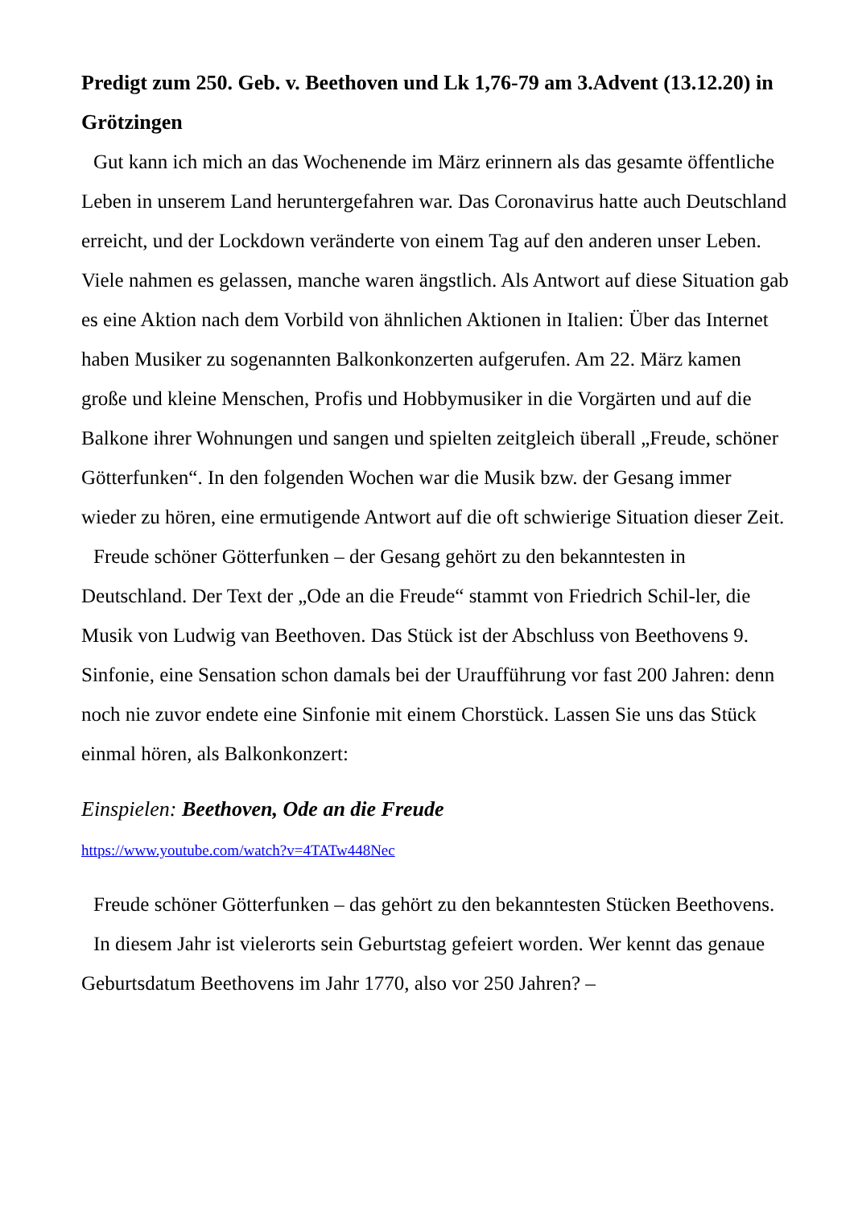Predigt zum 250. Geb. v. Beethoven und Lk 1,76-79 am 3.Advent (13.12.20) in Grötzingen
Gut kann ich mich an das Wochenende im März erinnern als das gesamte öffentliche Leben in unserem Land heruntergefahren war. Das Coronavirus hatte auch Deutschland erreicht, und der Lockdown veränderte von einem Tag auf den anderen unser Leben. Viele nahmen es gelassen, manche waren ängstlich. Als Antwort auf diese Situation gab es eine Aktion nach dem Vorbild von ähnlichen Aktionen in Italien: Über das Internet haben Musiker zu sogenannten Balkonkonzerten aufgerufen. Am 22. März kamen große und kleine Menschen, Profis und Hobbymusiker in die Vorgärten und auf die Balkone ihrer Wohnungen und sangen und spielten zeitgleich überall „Freude, schöner Götterfunken“. In den folgenden Wochen war die Musik bzw. der Gesang immer wieder zu hören, eine ermutigende Antwort auf die oft schwierige Situation dieser Zeit.
Freude schöner Götterfunken – der Gesang gehört zu den bekanntesten in Deutschland. Der Text der „Ode an die Freude“ stammt von Friedrich Schil-ler, die Musik von Ludwig van Beethoven. Das Stück ist der Abschluss von Beethovens 9. Sinfonie, eine Sensation schon damals bei der Uraufführung vor fast 200 Jahren: denn noch nie zuvor endete eine Sinfonie mit einem Chorstück. Lassen Sie uns das Stück einmal hören, als Balkonkonzert:
Einspielen: Beethoven, Ode an die Freude
https://www.youtube.com/watch?v=4TATw448Nec
Freude schöner Götterfunken – das gehört zu den bekanntesten Stücken Beethovens.
In diesem Jahr ist vielerorts sein Geburtstag gefeiert worden. Wer kennt das genaue Geburtsdatum Beethovens im Jahr 1770, also vor 250 Jahren? –